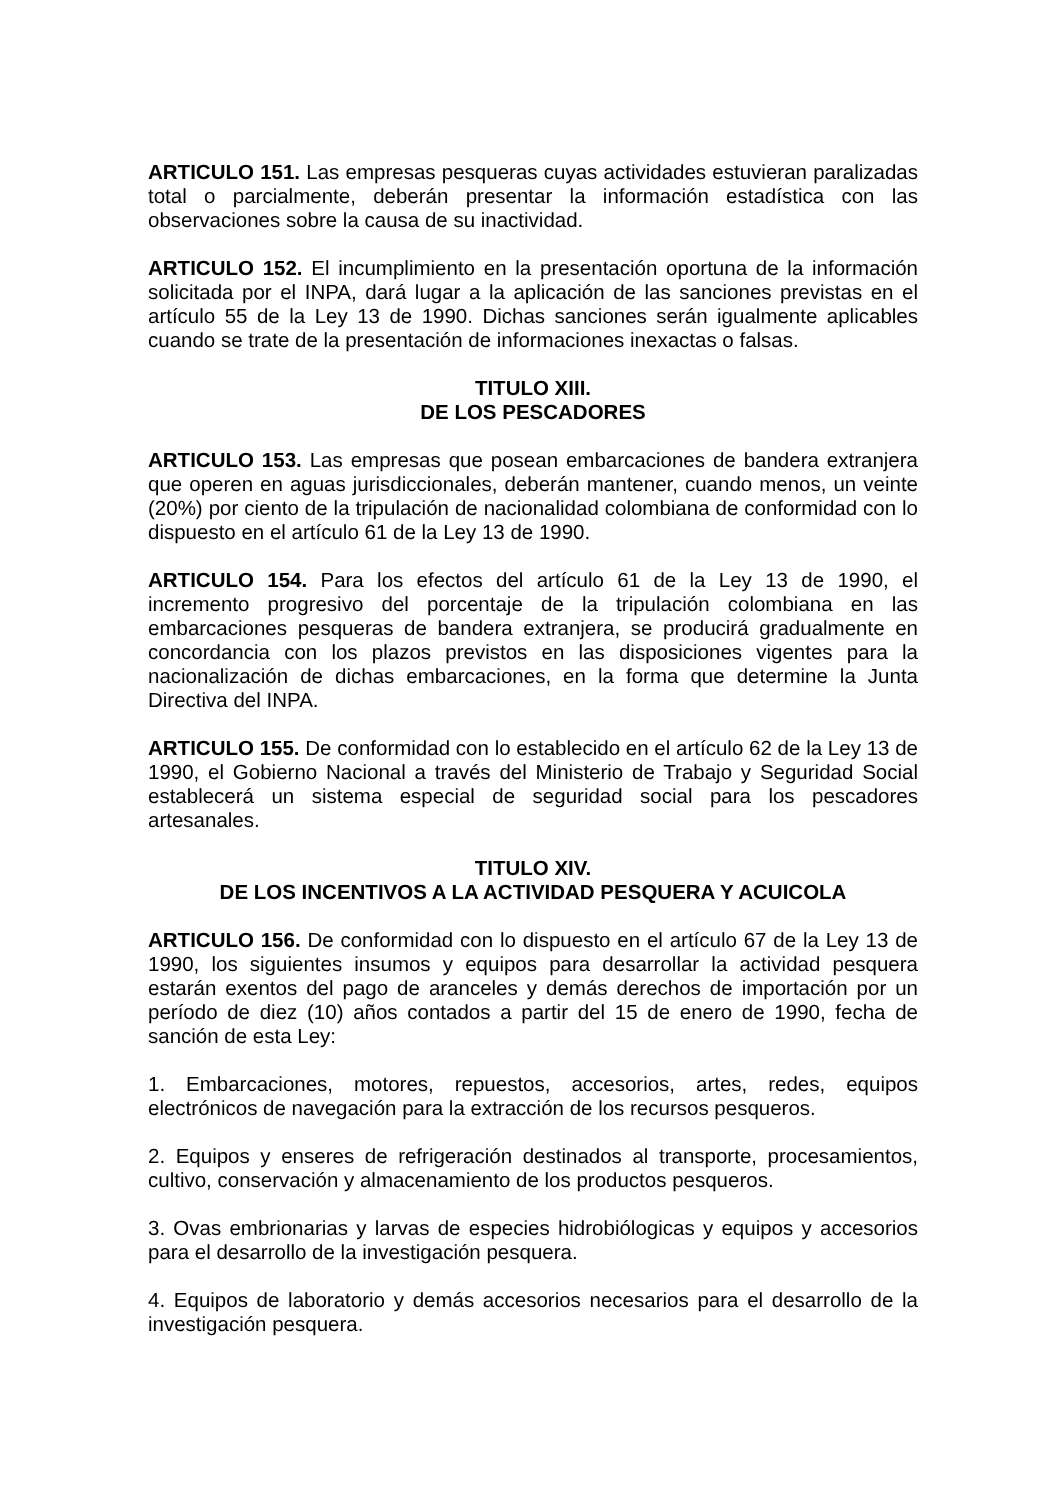ARTICULO 151. Las empresas pesqueras cuyas actividades estuvieran paralizadas total o parcialmente, deberán presentar la información estadística con las observaciones sobre la causa de su inactividad.
ARTICULO 152. El incumplimiento en la presentación oportuna de la información solicitada por el INPA, dará lugar a la aplicación de las sanciones previstas en el artículo 55 de la Ley 13 de 1990. Dichas sanciones serán igualmente aplicables cuando se trate de la presentación de informaciones inexactas o falsas.
TITULO XIII.
DE LOS PESCADORES
ARTICULO 153. Las empresas que posean embarcaciones de bandera extranjera que operen en aguas jurisdiccionales, deberán mantener, cuando menos, un veinte (20%) por ciento de la tripulación de nacionalidad colombiana de conformidad con lo dispuesto en el artículo 61 de la Ley 13 de 1990.
ARTICULO 154. Para los efectos del artículo 61 de la Ley 13 de 1990, el incremento progresivo del porcentaje de la tripulación colombiana en las embarcaciones pesqueras de bandera extranjera, se producirá gradualmente en concordancia con los plazos previstos en las disposiciones vigentes para la nacionalización de dichas embarcaciones, en la forma que determine la Junta Directiva del INPA.
ARTICULO 155. De conformidad con lo establecido en el artículo 62 de la Ley 13 de 1990, el Gobierno Nacional a través del Ministerio de Trabajo y Seguridad Social establecerá un sistema especial de seguridad social para los pescadores artesanales.
TITULO XIV.
DE LOS INCENTIVOS A LA ACTIVIDAD PESQUERA Y ACUICOLA
ARTICULO 156. De conformidad con lo dispuesto en el artículo 67 de la Ley 13 de 1990, los siguientes insumos y equipos para desarrollar la actividad pesquera estarán exentos del pago de aranceles y demás derechos de importación por un período de diez (10) años contados a partir del 15 de enero de 1990, fecha de sanción de esta Ley:
1. Embarcaciones, motores, repuestos, accesorios, artes, redes, equipos electrónicos de navegación para la extracción de los recursos pesqueros.
2. Equipos y enseres de refrigeración destinados al transporte, procesamientos, cultivo, conservación y almacenamiento de los productos pesqueros.
3. Ovas embrionarias y larvas de especies hidrobiólogicas y equipos y accesorios para el desarrollo de la investigación pesquera.
4. Equipos de laboratorio y demás accesorios necesarios para el desarrollo de la investigación pesquera.